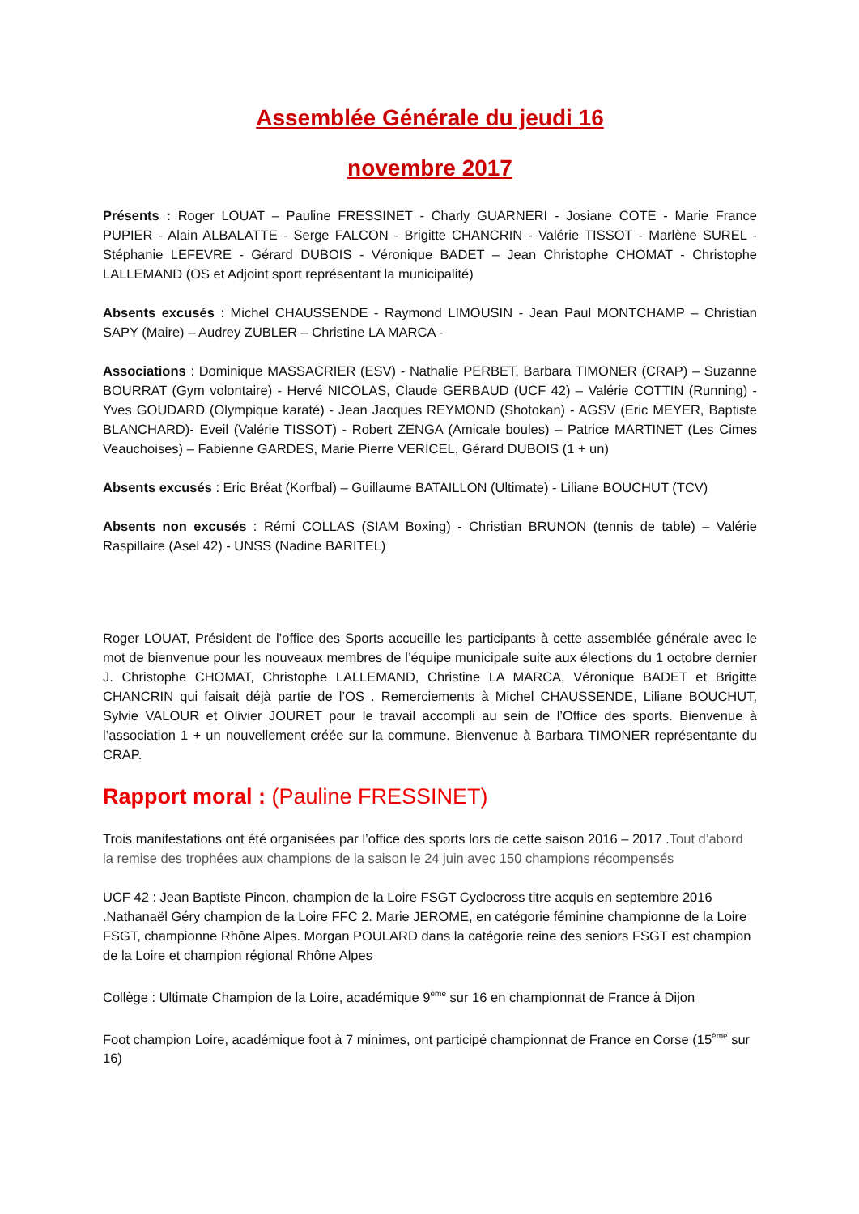Assemblée Générale du jeudi 16
novembre 2017
Présents : Roger LOUAT – Pauline FRESSINET - Charly GUARNERI - Josiane COTE - Marie France PUPIER - Alain ALBALATTE - Serge FALCON - Brigitte CHANCRIN - Valérie TISSOT - Marlène SUREL - Stéphanie LEFEVRE - Gérard DUBOIS - Véronique BADET – Jean Christophe CHOMAT - Christophe LALLEMAND (OS et Adjoint sport représentant la municipalité)
Absents excusés : Michel CHAUSSENDE - Raymond LIMOUSIN - Jean Paul MONTCHAMP – Christian SAPY (Maire) – Audrey ZUBLER – Christine LA MARCA -
Associations : Dominique MASSACRIER (ESV) - Nathalie PERBET, Barbara TIMONER (CRAP) – Suzanne BOURRAT (Gym volontaire) - Hervé NICOLAS, Claude GERBAUD (UCF 42) – Valérie COTTIN (Running) - Yves GOUDARD (Olympique karaté) - Jean Jacques REYMOND (Shotokan) - AGSV (Eric MEYER, Baptiste BLANCHARD)- Eveil (Valérie TISSOT) - Robert ZENGA (Amicale boules) – Patrice MARTINET (Les Cimes Veauchoises) – Fabienne GARDES, Marie Pierre VERICEL, Gérard DUBOIS (1 + un)
Absents excusés : Eric Bréat (Korfbal) – Guillaume BATAILLON (Ultimate) - Liliane BOUCHUT (TCV)
Absents non excusés : Rémi COLLAS (SIAM Boxing) - Christian BRUNON (tennis de table) – Valérie Raspillaire (Asel 42) - UNSS (Nadine BARITEL)
Roger LOUAT, Président de l’office des Sports accueille les participants à cette assemblée générale avec le mot de bienvenue pour les nouveaux membres de l’équipe municipale suite aux élections du 1 octobre dernier J. Christophe CHOMAT, Christophe LALLEMAND, Christine LA MARCA, Véronique BADET et Brigitte CHANCRIN qui faisait déjà partie de l’OS . Remerciements à Michel CHAUSSENDE, Liliane BOUCHUT, Sylvie VALOUR et Olivier JOURET pour le travail accompli au sein de l’Office des sports. Bienvenue à l’association 1 + un nouvellement créée sur la commune. Bienvenue à Barbara TIMONER représentante du CRAP.
Rapport moral : (Pauline FRESSINET)
Trois manifestations ont été organisées par l’office des sports lors de cette saison 2016 – 2017 .Tout d’abord la remise des trophées aux champions de la saison le 24 juin avec 150 champions récompensés
UCF 42 : Jean Baptiste Pincon, champion de la Loire FSGT Cyclocross titre acquis en septembre 2016 .Nathanaël Géry champion de la Loire FFC 2. Marie JEROME, en catégorie féminine championne de la Loire FSGT, championne Rhône Alpes. Morgan POULARD dans la catégorie reine des seniors FSGT est champion de la Loire et champion régional Rhône Alpes
Collège : Ultimate Champion de la Loire, académique 9<sup>ème</sup> sur 16 en championnat de France à Dijon
Foot champion Loire, académique foot à 7 minimes, ont participé championnat de France en Corse (15<sup>ème</sup> sur 16)